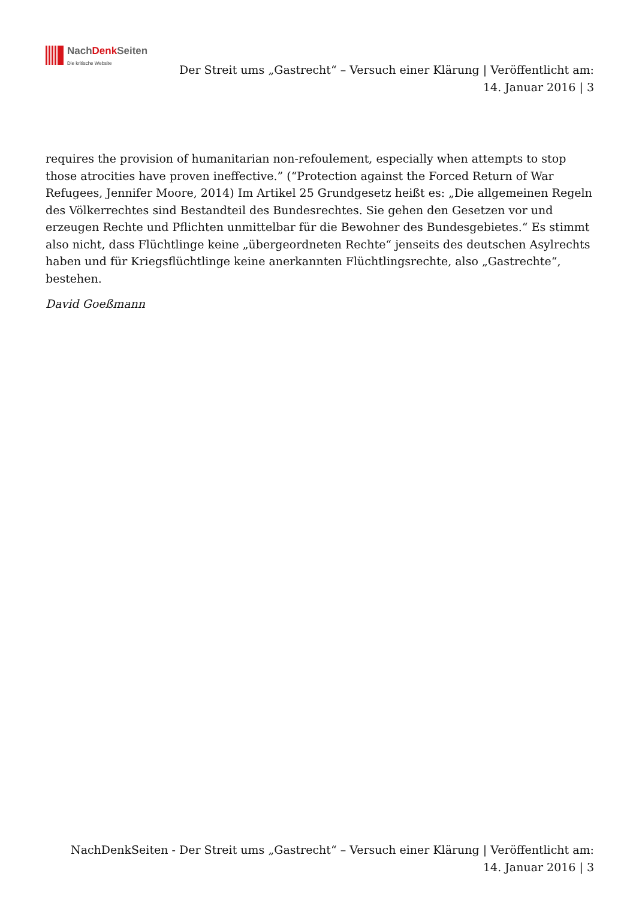NachDenk Seiten
Die kritische Website
Der Streit ums „Gastrecht“ – Versuch einer Klärung | Veröffentlicht am: 14. Januar 2016 | 3
requires the provision of humanitarian non-refoulement, especially when attempts to stop those atrocities have proven ineffective.” (“Protection against the Forced Return of War Refugees, Jennifer Moore, 2014) Im Artikel 25 Grundgesetz heißt es: „Die allgemeinen Regeln des Völkerrechtes sind Bestandteil des Bundesrechtes. Sie gehen den Gesetzen vor und erzeugen Rechte und Pflichten unmittelbar für die Bewohner des Bundesgebietes.“ Es stimmt also nicht, dass Flüchtlinge keine „übergeordneten Rechte“ jenseits des deutschen Asylrechts haben und für Kriegsflüchtlinge keine anerkannten Flüchtlingsrechte, also „Gastrechte“, bestehen.
David Goeßmann
NachDenkSeiten - Der Streit ums „Gastrecht“ – Versuch einer Klärung | Veröffentlicht am: 14. Januar 2016 | 3